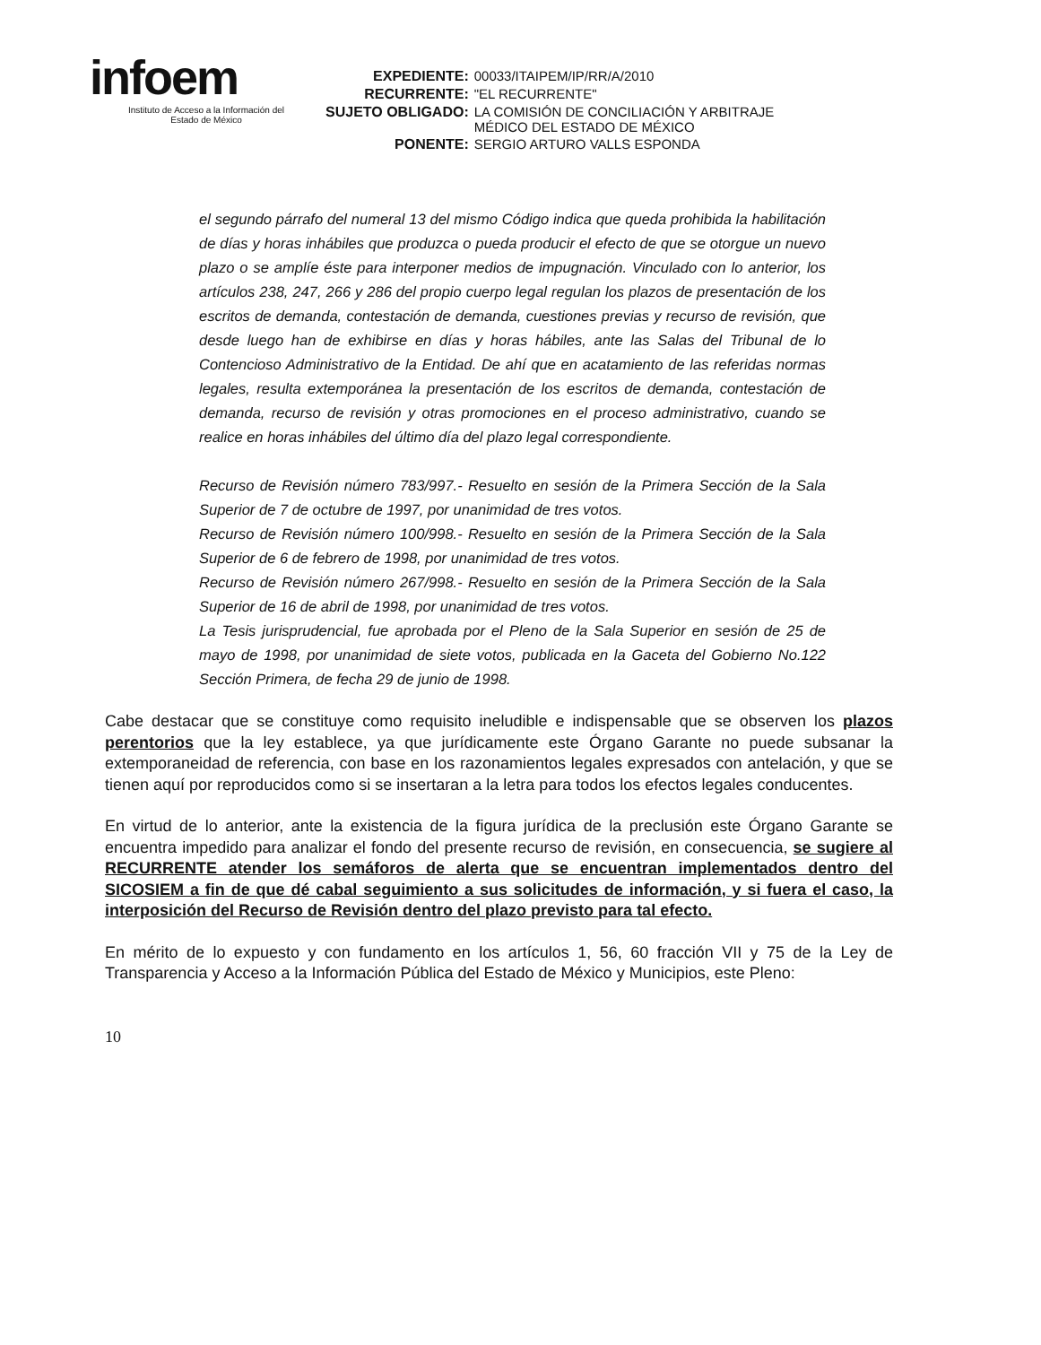infoem
Instituto de Acceso a la Información del
Estado de México
| EXPEDIENTE: | 00033/ITAIPEM/IP/RR/A/2010 |
| RECURRENTE: | "EL RECURRENTE" |
| SUJETO OBLIGADO: | LA COMISIÓN DE CONCILIACIÓN Y ARBITRAJE MÉDICO DEL ESTADO DE MÉXICO |
| PONENTE: | SERGIO ARTURO VALLS ESPONDA |
el segundo párrafo del numeral 13 del mismo Código indica que queda prohibida la habilitación de días y horas inhábiles que produzca o pueda producir el efecto de que se otorgue un nuevo plazo o se amplíe éste para interponer medios de impugnación. Vinculado con lo anterior, los artículos 238, 247, 266 y 286 del propio cuerpo legal regulan los plazos de presentación de los escritos de demanda, contestación de demanda, cuestiones previas y recurso de revisión, que desde luego han de exhibirse en días y horas hábiles, ante las Salas del Tribunal de lo Contencioso Administrativo de la Entidad. De ahí que en acatamiento de las referidas normas legales, resulta extemporánea la presentación de los escritos de demanda, contestación de demanda, recurso de revisión y otras promociones en el proceso administrativo, cuando se realice en horas inhábiles del último día del plazo legal correspondiente.
Recurso de Revisión número 783/997.- Resuelto en sesión de la Primera Sección de la Sala Superior de 7 de octubre de 1997, por unanimidad de tres votos.
Recurso de Revisión número 100/998.- Resuelto en sesión de la Primera Sección de la Sala Superior de 6 de febrero de 1998, por unanimidad de tres votos.
Recurso de Revisión número 267/998.- Resuelto en sesión de la Primera Sección de la Sala Superior de 16 de abril de 1998, por unanimidad de tres votos.
La Tesis jurisprudencial, fue aprobada por el Pleno de la Sala Superior en sesión de 25 de mayo de 1998, por unanimidad de siete votos, publicada en la Gaceta del Gobierno No.122 Sección Primera, de fecha 29 de junio de 1998.
Cabe destacar que se constituye como requisito ineludible e indispensable que se observen los plazos perentorios que la ley establece, ya que jurídicamente este Órgano Garante no puede subsanar la extemporaneidad de referencia, con base en los razonamientos legales expresados con antelación, y que se tienen aquí por reproducidos como si se insertaran a la letra para todos los efectos legales conducentes.
En virtud de lo anterior, ante la existencia de la figura jurídica de la preclusión este Órgano Garante se encuentra impedido para analizar el fondo del presente recurso de revisión, en consecuencia, se sugiere al RECURRENTE atender los semáforos de alerta que se encuentran implementados dentro del SICOSIEM a fin de que dé cabal seguimiento a sus solicitudes de información, y si fuera el caso, la interposición del Recurso de Revisión dentro del plazo previsto para tal efecto.
En mérito de lo expuesto y con fundamento en los artículos 1, 56, 60 fracción VII y 75 de la Ley de Transparencia y Acceso a la Información Pública del Estado de México y Municipios, este Pleno:
10